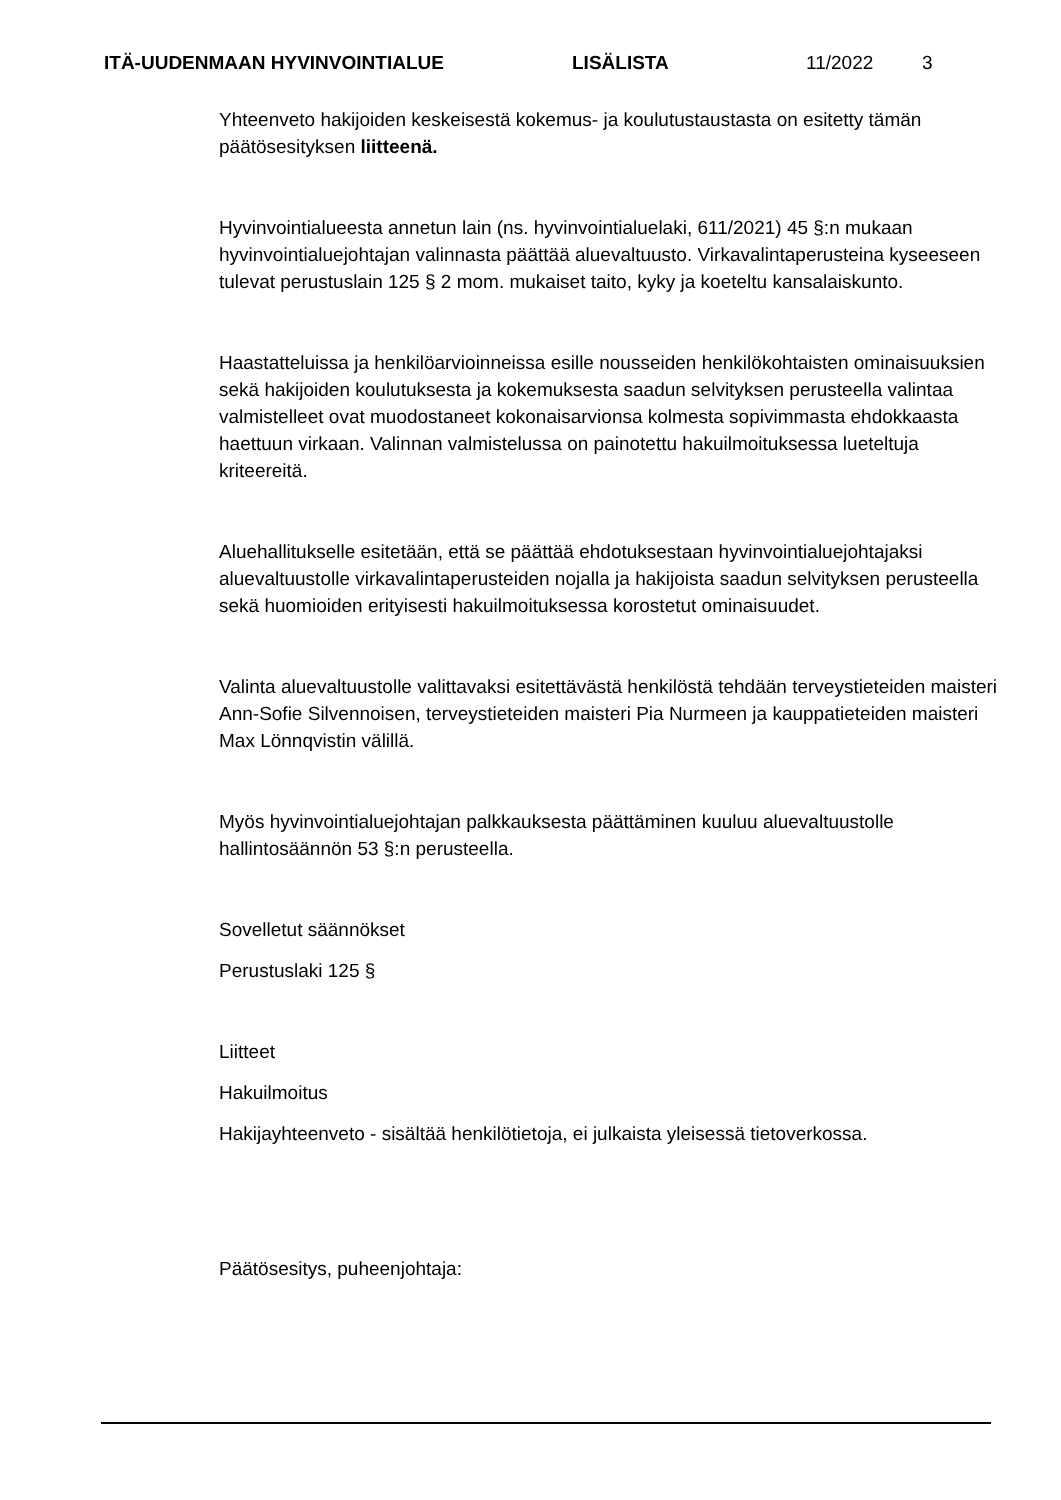ITÄ-UUDENMAAN HYVINVOINTIALUE LISÄLISTA 11/2022 3
Yhteenveto hakijoiden keskeisestä kokemus- ja koulutustaustasta on esitetty tämän päätösesityksen liitteenä.
Hyvinvointialueesta annetun lain (ns. hyvinvointialuelaki, 611/2021) 45 §:n mukaan hyvinvointialuejohtajan valinnasta päättää aluevaltuusto. Virkavalintaperusteina kyseeseen tulevat perustuslain 125 § 2 mom. mukaiset taito, kyky ja koeteltu kansalaiskunto.
Haastatteluissa ja henkilöarvioinneissa esille nousseiden henkilökohtaisten ominaisuuksien sekä hakijoiden koulutuksesta ja kokemuksesta saadun selvityksen perusteella valintaa valmistelleet ovat muodostaneet kokonaisarvionsa kolmesta sopivimmasta ehdokkaasta haettuun virkaan. Valinnan valmistelussa on painotettu hakuilmoituksessa lueteltuja kriteereitä.
Aluehallitukselle esitetään, että se päättää ehdotuksestaan hyvinvointialuejohtajaksi aluevaltuustolle virkavalintaperusteiden nojalla ja hakijoista saadun selvityksen perusteella sekä huomioiden erityisesti hakuilmoituksessa korostetut ominaisuudet.
Valinta aluevaltuustolle valittavaksi esitettävästä henkilöstä tehdään terveystieteiden maisteri Ann-Sofie Silvennoisen, terveystieteiden maisteri Pia Nurmeen ja kauppatieteiden maisteri Max Lönnqvistin välillä.
Myös hyvinvointialuejohtajan palkkauksesta päättäminen kuuluu aluevaltuustolle hallintosäännön 53 §:n perusteella.
Sovelletut säännökset
Perustuslaki 125 §
Liitteet
Hakuilmoitus
Hakijayhteenveto - sisältää henkilötietoja, ei julkaista yleisessä tietoverkossa.
Päätösesitys, puheenjohtaja: